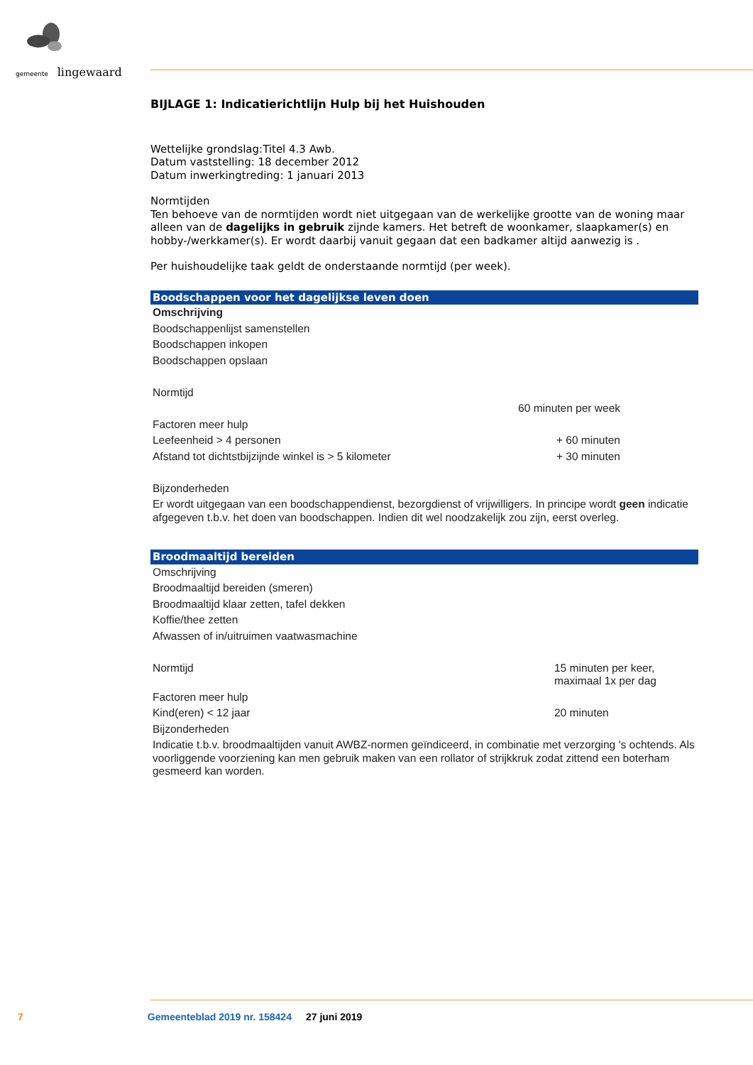gemeente lingewaard
BIJLAGE 1: Indicatierichtlijn Hulp bij het Huishouden
Wettelijke grondslag:Titel 4.3 Awb.
Datum vaststelling: 18 december 2012
Datum inwerkingtreding: 1 januari 2013
Normtijden
Ten behoeve van de normtijden wordt niet uitgegaan van de werkelijke grootte van de woning maar alleen van de dagelijks in gebruik zijnde kamers. Het betreft de woonkamer, slaapkamer(s) en hobby-/werkkamer(s). Er wordt daarbij vanuit gegaan dat een badkamer altijd aanwezig is .
Per huishoudelijke taak geldt de onderstaande normtijd (per week).
| Boodschappen voor het dagelijkse leven doen | |
| --- | --- |
| Omschrijving | |
| Boodschappenlijst samenstellen | |
| Boodschappen inkopen | |
| Boodschappen opslaan | |
| Normtijd | |
| | 60 minuten per week |
| Factoren meer hulp | |
| Leefeenheid > 4 personen | + 60 minuten |
| Afstand tot dichtstbijzijnde winkel is > 5 kilometer | + 30 minuten |
| Bijzonderheden | |
| Er wordt uitgegaan van een boodschappendienst, bezorgdienst of vrijwilligers. In principe wordt geen indicatie afgegeven t.b.v. het doen van boodschappen. Indien dit wel noodzakelijk zou zijn, eerst overleg. | |
| Broodmaaltijd bereiden | |
| --- | --- |
| Omschrijving | |
| Broodmaaltijd bereiden (smeren) | |
| Broodmaaltijd klaar zetten, tafel dekken | |
| Koffie/thee zetten | |
| Afwassen of in/uitruimen vaatwasmachine | |
| Normtijd | 15 minuten per keer, maximaal 1x per dag |
| Factoren meer hulp | |
| Kind(eren) < 12 jaar | 20 minuten |
| Bijzonderheden | |
| Indicatie t.b.v. broodmaaltijden vanuit AWBZ-normen geïndiceerd, in combinatie met verzorging 's ochtends. Als voorliggende voorziening kan men gebruik maken van een rollator of strijkkruk zodat zittend een boterham gesmeerd kan worden. | |
7 Gemeenteblad 2019 nr. 158424 27 juni 2019